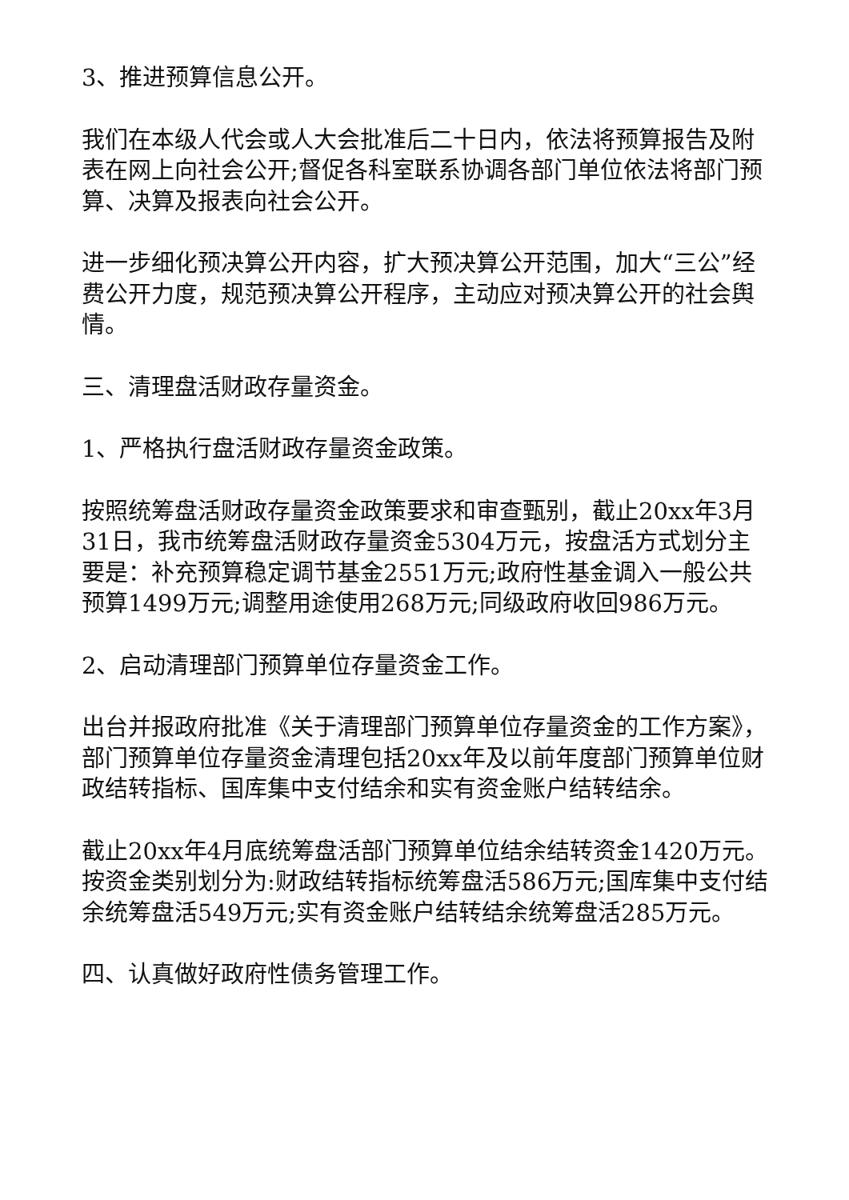3、推进预算信息公开。
我们在本级人代会或人大会批准后二十日内，依法将预算报告及附表在网上向社会公开;督促各科室联系协调各部门单位依法将部门预算、决算及报表向社会公开。
进一步细化预决算公开内容，扩大预决算公开范围，加大“三公”经费公开力度，规范预决算公开程序，主动应对预决算公开的社会舆情。
三、清理盘活财政存量资金。
1、严格执行盘活财政存量资金政策。
按照统筹盘活财政存量资金政策要求和审查甄别，截止20xx年3月31日，我市统筹盘活财政存量资金5304万元，按盘活方式划分主要是：补充预算稳定调节基金2551万元;政府性基金调入一般公共预算1499万元;调整用途使用268万元;同级政府收回986万元。
2、启动清理部门预算单位存量资金工作。
出台并报政府批准《关于清理部门预算单位存量资金的工作方案》，部门预算单位存量资金清理包括20xx年及以前年度部门预算单位财政结转指标、国库集中支付结余和实有资金账户结转结余。
截止20xx年4月底统筹盘活部门预算单位结余结转资金1420万元。按资金类别划分为:财政结转指标统筹盘活586万元;国库集中支付结余统筹盘活549万元;实有资金账户结转结余统筹盘活285万元。
四、认真做好政府性债务管理工作。